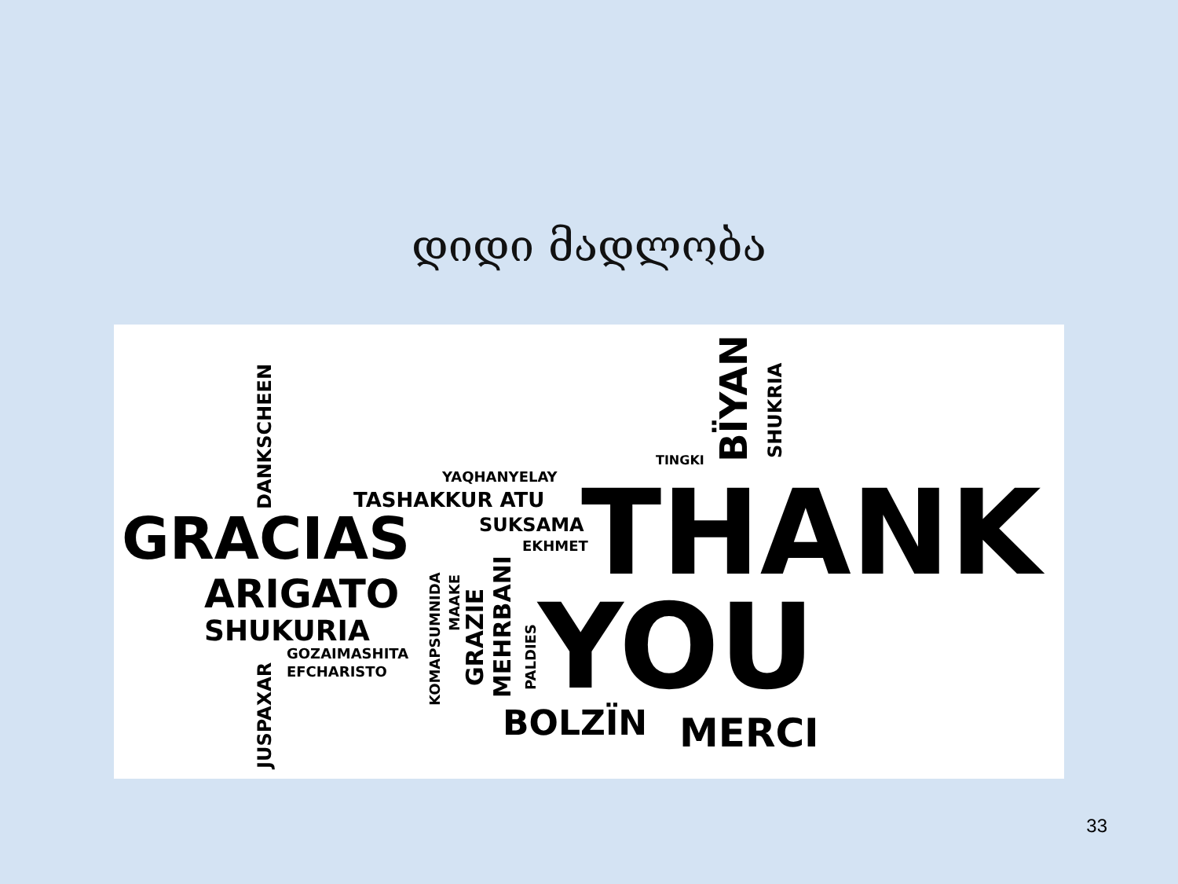დიდი მადლობა
GRACIAS THANK
YOU ARIGATO
SHUKURIA
TASHAKKUR ATU
YAQHANYELAY
SUKSAMA
EKHMET
GOZAIMASHITA
EFCHARISTO
BOLZÏN MERCI
TINGKI
BÏYAN SHUKRIA
DANKSCHEEN
JUSPAXAR
KOMAPSUMNIDA GRAZIE MEHRBANI PALDIES
MAAKE
33